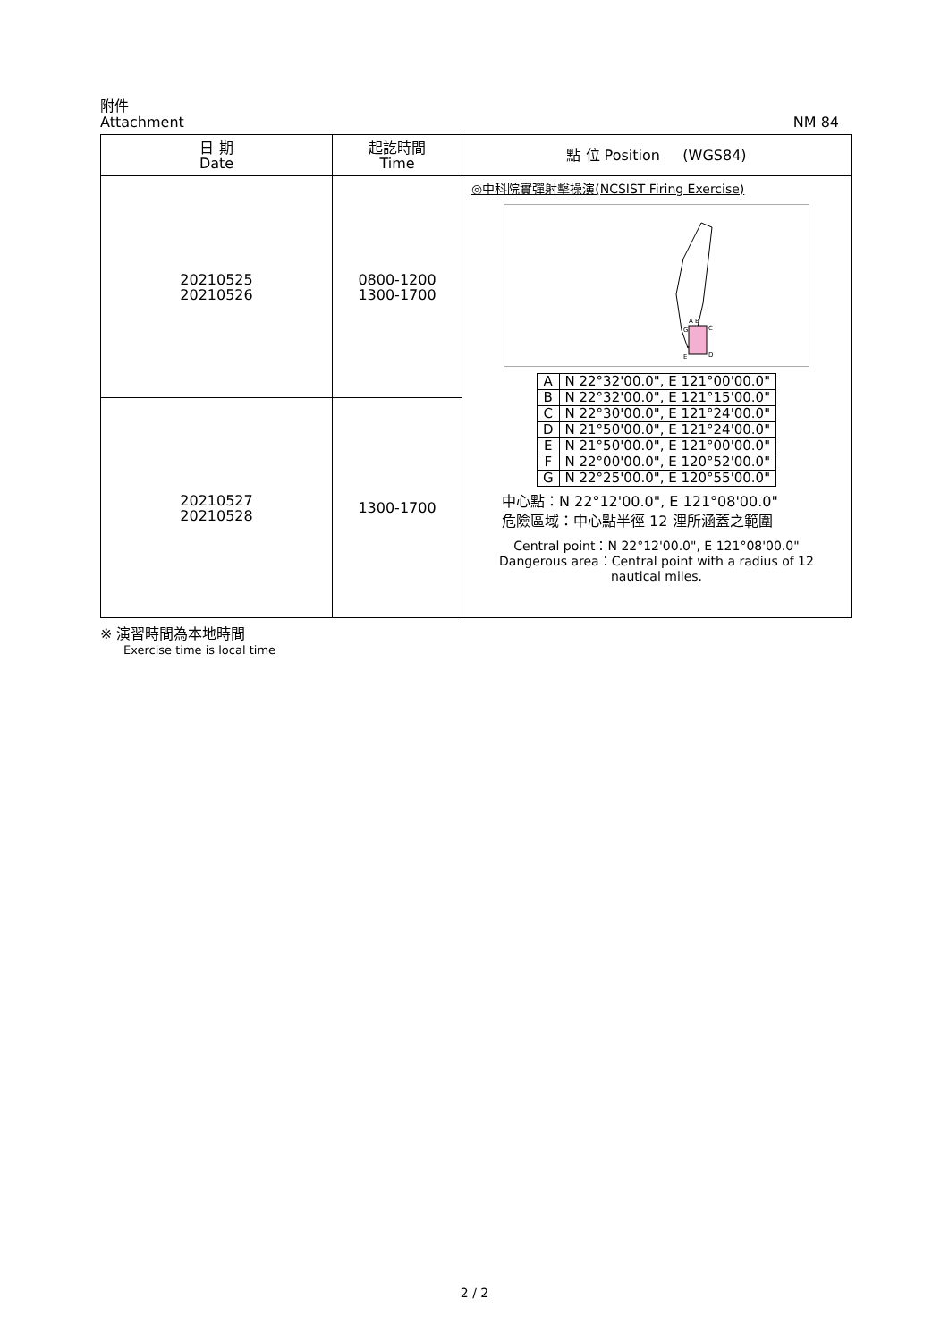附件
Attachment NM 84
| 日 期 Date | 起訖時間 Time | 點 位 Position (WGS84) |
| --- | --- | --- |
| 20210525 20210526 | 0800-1200 1300-1700 | ◎中科院實彈射擊操演(NCSIST Firing Exercise) A B C D E G / A / N 22°32'00.0", E 121°00'00.0" / / B / N 22°32'00.0", E 121°15'00.0" / / C / N 22°30'00.0", E 121°24'00.0" / / D / N 21°50'00.0", E 121°24'00.0" / / E / N 21°50'00.0", E 121°00'00.0" / / F / N 22°00'00.0", E 120°52'00.0" / / G / N 22°25'00.0", E 120°55'00.0" / 中心點：N 22°12'00.0", E 121°08'00.0" 危險區域：中心點半徑 12 浬所涵蓋之範圍 Central point：N 22°12'00.0", E 121°08'00.0" Dangerous area：Central point with a radius of 12 nautical miles. |
| 20210527 20210528 | 1300-1700 | |
※ 演習時間為本地時間
Exercise time is local time
2 / 2